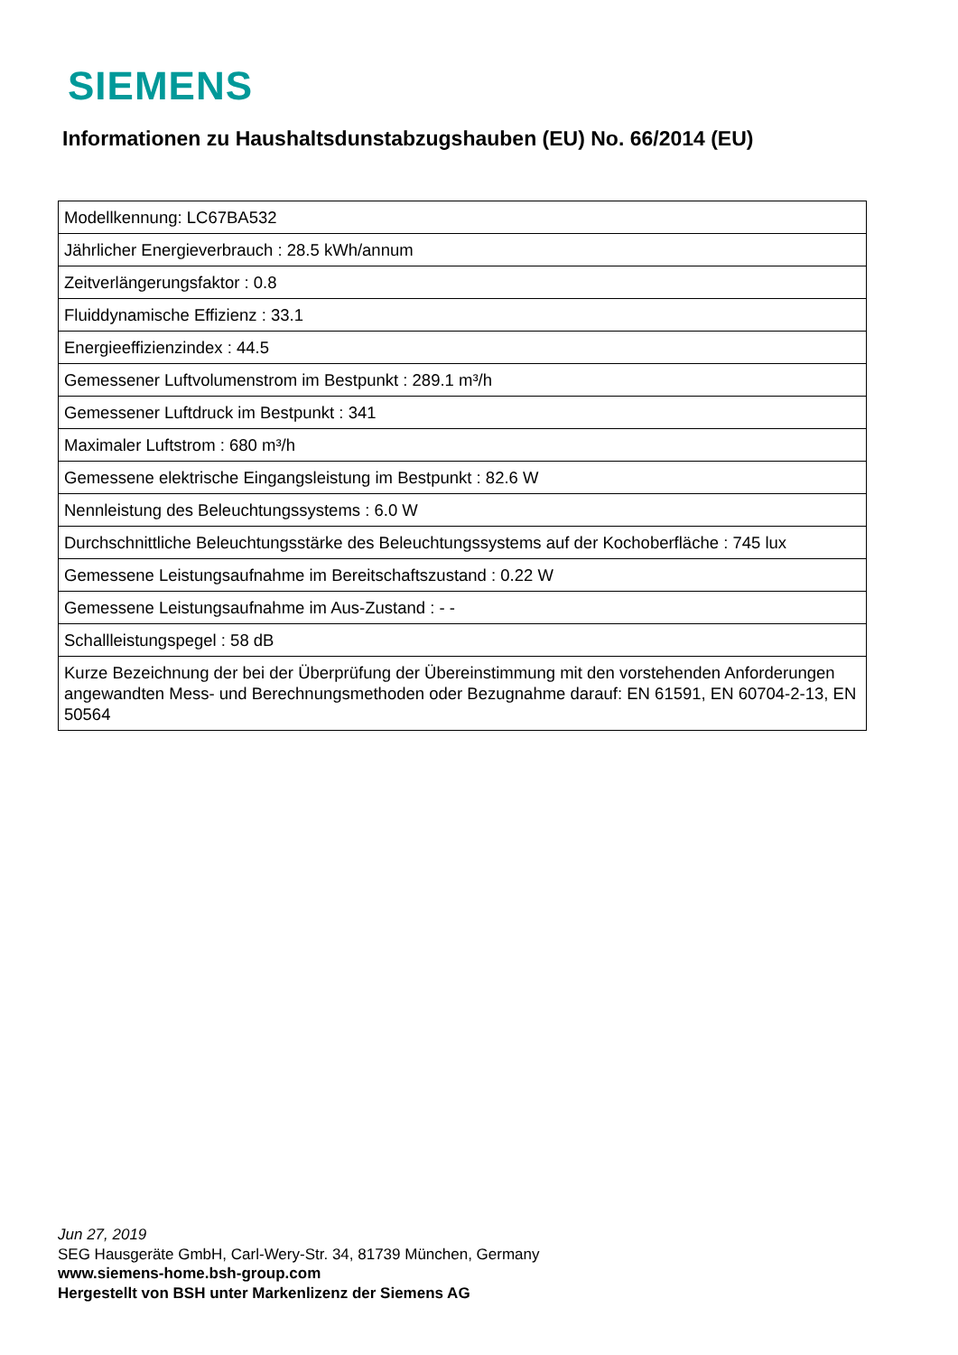SIEMENS
Informationen zu Haushaltsdunstabzugshauben (EU) No. 66/2014 (EU)
| Modellkennung: LC67BA532 |
| Jährlicher Energieverbrauch : 28.5 kWh/annum |
| Zeitverlängerungsfaktor : 0.8 |
| Fluiddynamische Effizienz : 33.1 |
| Energieeffizienzindex : 44.5 |
| Gemessener Luftvolumenstrom im Bestpunkt : 289.1 m³/h |
| Gemessener Luftdruck im Bestpunkt : 341 |
| Maximaler Luftstrom : 680 m³/h |
| Gemessene elektrische Eingangsleistung im Bestpunkt : 82.6 W |
| Nennleistung des Beleuchtungssystems : 6.0 W |
| Durchschnittliche Beleuchtungsstärke des Beleuchtungssystems auf der Kochoberfläche : 745 lux |
| Gemessene Leistungsaufnahme im Bereitschaftszustand : 0.22 W |
| Gemessene Leistungsaufnahme im Aus-Zustand : - - |
| Schallleistungspegel : 58 dB |
| Kurze Bezeichnung der bei der Überprüfung der Übereinstimmung mit den vorstehenden Anforderungen angewandten Mess- und Berechnungsmethoden oder Bezugnahme darauf: EN 61591, EN 60704-2-13, EN 50564 |
Jun 27, 2019
SEG Hausgeräte GmbH, Carl-Wery-Str. 34, 81739 München, Germany
www.siemens-home.bsh-group.com
Hergestellt von BSH unter Markenlizenz der Siemens AG